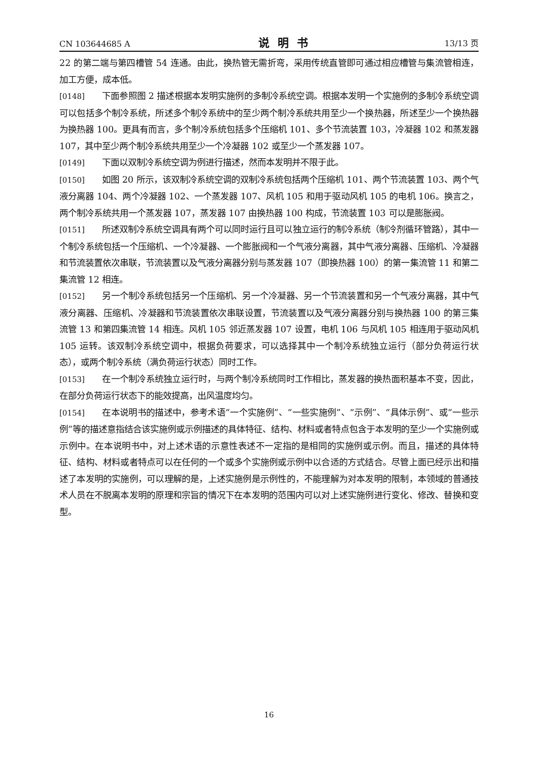CN 103644685 A 说明书 13/13 页
22 的第二端与第四槽管 54 连通。由此，换热管无需折弯，采用传统直管即可通过相应槽管与集流管相连，加工方便，成本低。
[0148] 下面参照图 2 描述根据本发明实施例的多制冷系统空调。根据本发明一个实施例的多制冷系统空调可以包括多个制冷系统，所述多个制冷系统中的至少两个制冷系统共用至少一个换热器，所述至少一个换热器为换热器 100。更具有而言，多个制冷系统包括多个压缩机 101、多个节流装置 103，冷凝器 102 和蒸发器 107，其中至少两个制冷系统共用至少一个冷凝器 102 或至少一个蒸发器 107。
[0149] 下面以双制冷系统空调为例进行描述，然而本发明并不限于此。
[0150] 如图 20 所示，该双制冷系统空调的双制冷系统包括两个压缩机 101、两个节流装置 103、两个气液分离器 104、两个冷凝器 102、一个蒸发器 107、风机 105 和用于驱动风机 105 的电机 106。换言之，两个制冷系统共用一个蒸发器 107，蒸发器 107 由换热器 100 构成，节流装置 103 可以是膨胀阀。
[0151] 所述双制冷系统空调具有两个可以同时运行且可以独立运行的制冷系统（制冷剂循环管路），其中一个制冷系统包括一个压缩机、一个冷凝器、一个膨胀阀和一个气液分离器，其中气液分离器、压缩机、冷凝器和节流装置依次串联，节流装置以及气液分离器分别与蒸发器 107（即换热器 100）的第一集流管 11 和第二集流管 12 相连。
[0152] 另一个制冷系统包括另一个压缩机、另一个冷凝器、另一个节流装置和另一个气液分离器，其中气液分离器、压缩机、冷凝器和节流装置依次串联设置，节流装置以及气液分离器分别与换热器 100 的第三集流管 13 和第四集流管 14 相连。风机 105 邻近蒸发器 107 设置，电机 106 与风机 105 相连用于驱动风机 105 运转。该双制冷系统空调中，根据负荷要求，可以选择其中一个制冷系统独立运行（部分负荷运行状态），或两个制冷系统（满负荷运行状态）同时工作。
[0153] 在一个制冷系统独立运行时，与两个制冷系统同时工作相比，蒸发器的换热面积基本不变，因此，在部分负荷运行状态下的能效提高，出风温度均匀。
[0154] 在本说明书的描述中，参考术语“一个实施例”、“一些实施例”、“示例”、“具体示例”、或“一些示例”等的描述意指结合该实施例或示例描述的具体特征、结构、材料或者特点包含于本发明的至少一个实施例或示例中。在本说明书中，对上述术语的示意性表述不一定指的是相同的实施例或示例。而且，描述的具体特征、结构、材料或者特点可以在任何的一个或多个实施例或示例中以合适的方式结合。尽管上面已经示出和描述了本发明的实施例，可以理解的是，上述实施例是示例性的，不能理解为对本发明的限制，本领域的普通技术人员在不脱离本发明的原理和宗旨的情况下在本发明的范围内可以对上述实施例进行变化、修改、替换和变型。
16